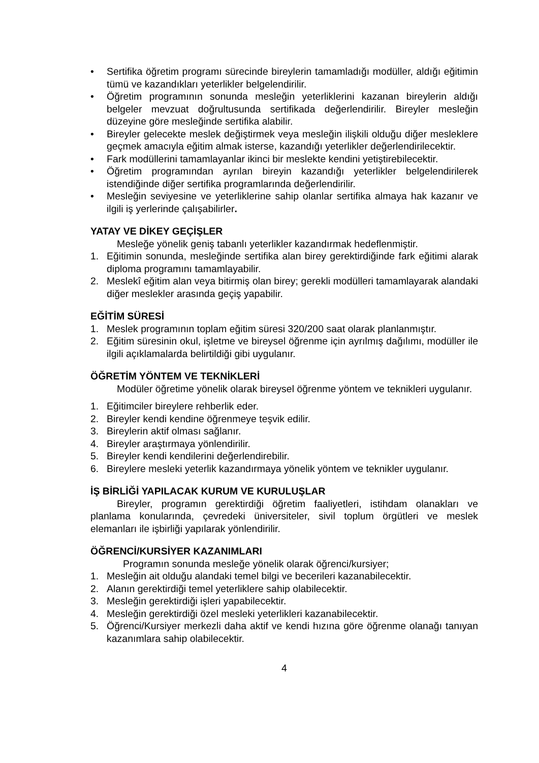• Sertifika öğretim programı sürecinde bireylerin tamamladığı modüller, aldığı eğitimin tümü ve kazandıkları yeterlikler belgelendirilir.
• Öğretim programının sonunda mesleğin yeterliklerini kazanan bireylerin aldığı belgeler mevzuat doğrultusunda sertifikada değerlendirilir. Bireyler mesleğin düzeyine göre mesleğinde sertifika alabilir.
• Bireyler gelecekte meslek değiştirmek veya mesleğin ilişkili olduğu diğer mesleklere geçmek amacıyla eğitim almak isterse, kazandığı yeterlikler değerlendirilecektir.
• Fark modüllerini tamamlayanlar ikinci bir meslekte kendini yetiştirebilecektir.
• Öğretim programından ayrılan bireyin kazandığı yeterlikler belgelendirilerek istendiğinde diğer sertifika programlarında değerlendirilir.
• Mesleğin seviyesine ve yeterliklerine sahip olanlar sertifika almaya hak kazanır ve ilgili iş yerlerinde çalışabilirler.
YATAY VE DİKEY GEÇİŞLER
Mesleğe yönelik geniş tabanlı yeterlikler kazandırmak hedeflenmiştir.
1. Eğitimin sonunda, mesleğinde sertifika alan birey gerektirdiğinde fark eğitimi alarak diploma programını tamamlayabilir.
2. Meslekî eğitim alan veya bitirmiş olan birey; gerekli modülleri tamamlayarak alandaki diğer meslekler arasında geçiş yapabilir.
EĞİTİM SÜRESİ
1. Meslek programının toplam eğitim süresi 320/200 saat olarak planlanmıştır.
2. Eğitim süresinin okul, işletme ve bireysel öğrenme için ayrılmış dağılımı, modüller ile ilgili açıklamalarda belirtildiği gibi uygulanır.
ÖĞRETİM YÖNTEM VE TEKNİKLERİ
Modüler öğretime yönelik olarak bireysel öğrenme yöntem ve teknikleri uygulanır.
1. Eğitimciler bireylere rehberlik eder.
2. Bireyler kendi kendine öğrenmeye teşvik edilir.
3. Bireylerin aktif olması sağlanır.
4. Bireyler araştırmaya yönlendirilir.
5. Bireyler kendi kendilerini değerlendirebilir.
6. Bireylere mesleki yeterlik kazandırmaya yönelik yöntem ve teknikler uygulanır.
İŞ BİRLİĞİ YAPILACAK KURUM VE KURULUŞLAR
Bireyler, programın gerektirdiği öğretim faaliyetleri, istihdam olanakları ve planlama konularında, çevredeki üniversiteler, sivil toplum örgütleri ve meslek elemanları ile işbirliği yapılarak yönlendirilir.
ÖĞRENCİ/KURSİYER KAZANIMLARI
Programın sonunda mesleğe yönelik olarak öğrenci/kursiyer;
1. Mesleğin ait olduğu alandaki temel bilgi ve becerileri kazanabilecektir.
2. Alanın gerektirdiği temel yeterliklere sahip olabilecektir.
3. Mesleğin gerektirdiği işleri yapabilecektir.
4. Mesleğin gerektirdiği özel mesleki yeterlikleri kazanabilecektir.
5. Öğrenci/Kursiyer merkezli daha aktif ve kendi hızına göre öğrenme olanağı tanıyan kazanımlara sahip olabilecektir.
4